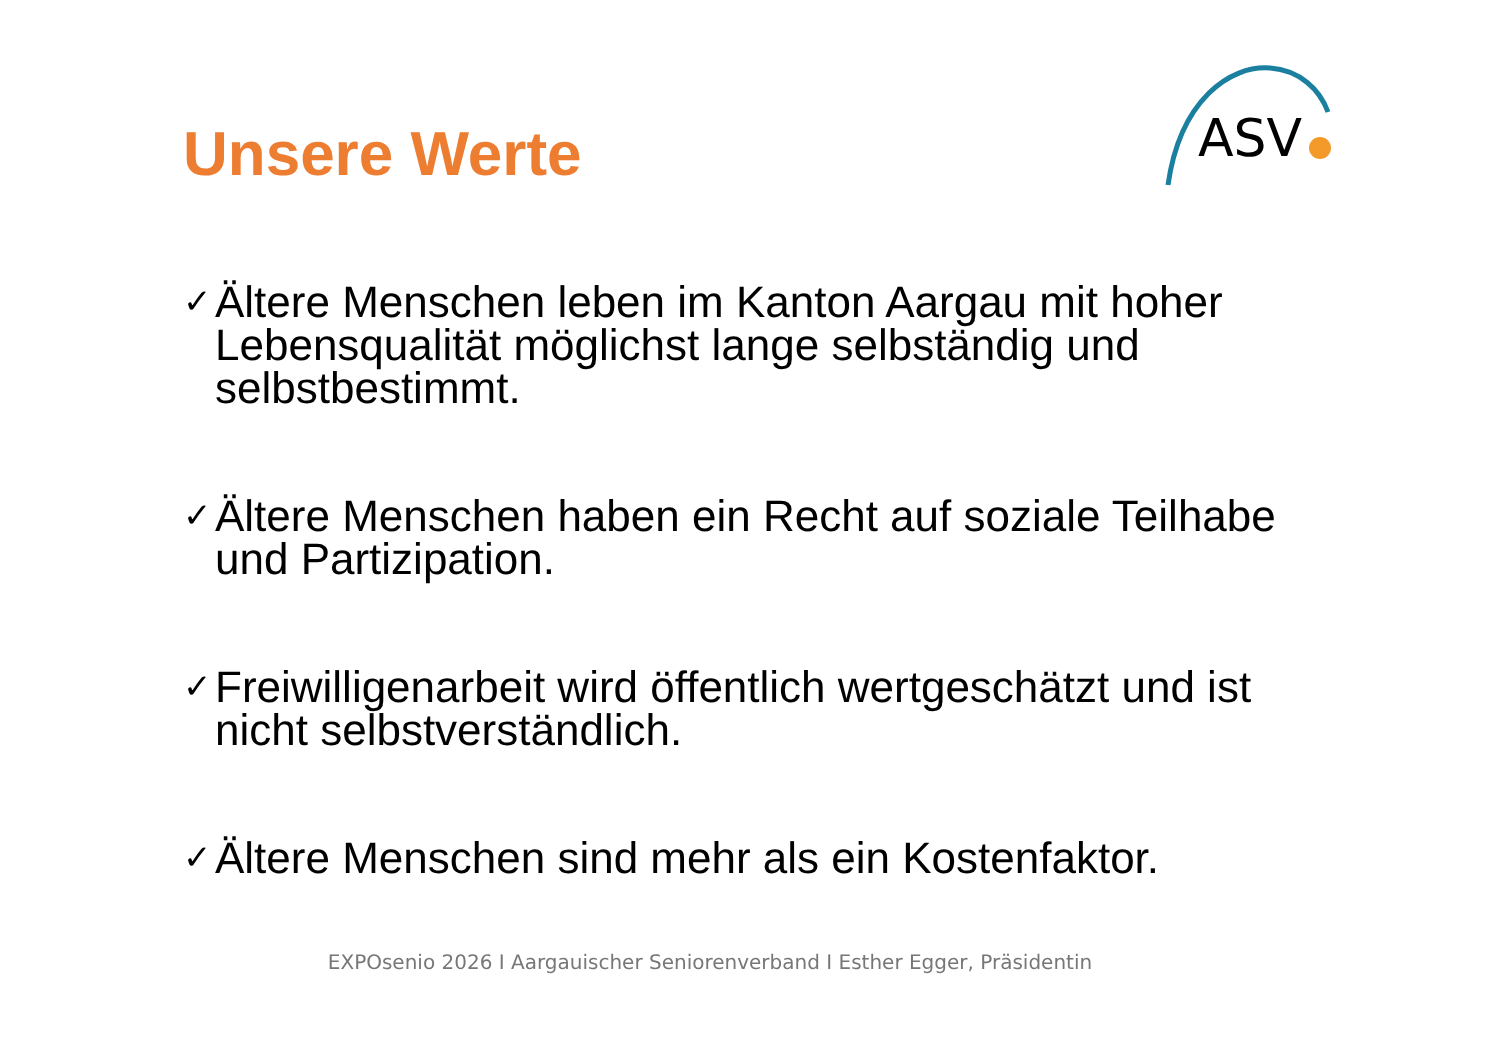Unsere Werte ASV
✓ Ältere Menschen leben im Kanton Aargau mit hoher Lebensqualität möglichst lange selbständig und selbstbestimmt.
✓ Ältere Menschen haben ein Recht auf soziale Teilhabe und Partizipation.
✓ Freiwilligenarbeit wird öffentlich wertgeschätzt und ist nicht selbstverständlich.
✓ Ältere Menschen sind mehr als ein Kostenfaktor.
EXPOsenio 2026 I Aargauischer Seniorenverband I Esther Egger, Präsidentin